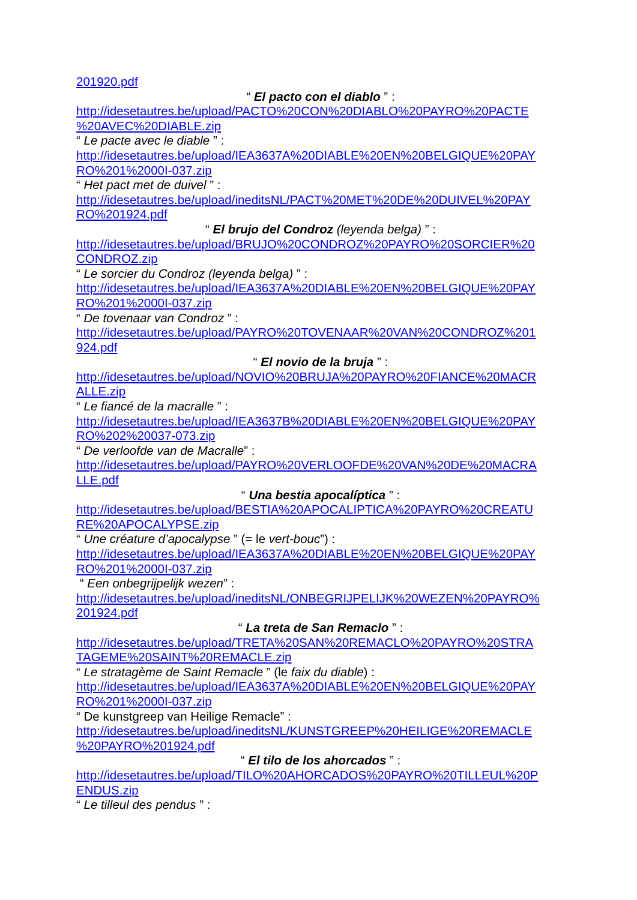201920.pdf
“ El pacto con el diablo ” :
http://idesetautres.be/upload/PACTO%20CON%20DIABLO%20PAYRO%20PACTE
%20AVEC%20DIABLE.zip
“ Le pacte avec le diable ” :
http://idesetautres.be/upload/IEA3637A%20DIABLE%20EN%20BELGIQUE%20PAY
RO%201%2000I-037.zip
“ Het pact met de duivel ” :
http://idesetautres.be/upload/ineditsNL/PACT%20MET%20DE%20DUIVEL%20PAY
RO%201924.pdf
“ El brujo del Condroz (leyenda belga) ” :
http://idesetautres.be/upload/BRUJO%20CONDROZ%20PAYRO%20SORCIER%20
CONDROZ.zip
“ Le sorcier du Condroz (leyenda belga) ” :
http://idesetautres.be/upload/IEA3637A%20DIABLE%20EN%20BELGIQUE%20PAY
RO%201%2000I-037.zip
“ De tovenaar van Condroz ” :
http://idesetautres.be/upload/PAYRO%20TOVENAAR%20VAN%20CONDROZ%201
924.pdf
“ El novio de la bruja ” :
http://idesetautres.be/upload/NOVIO%20BRUJA%20PAYRO%20FIANCE%20MACR
ALLE.zip
“ Le fiancé de la macralle ” :
http://idesetautres.be/upload/IEA3637B%20DIABLE%20EN%20BELGIQUE%20PAY
RO%202%20037-073.zip
“ De verloofde van de Macralle” :
http://idesetautres.be/upload/PAYRO%20VERLOOFDE%20VAN%20DE%20MACRA
LLE.pdf
“ Una bestia apocalíptica ” :
http://idesetautres.be/upload/BESTIA%20APOCALIPTICA%20PAYRO%20CREATU
RE%20APOCALYPSE.zip
“ Une créature d’apocalypse ” (= le vert-bouc”) :
http://idesetautres.be/upload/IEA3637A%20DIABLE%20EN%20BELGIQUE%20PAY
RO%201%2000I-037.zip
“ Een onbegrijpelijk wezen” :
http://idesetautres.be/upload/ineditsNL/ONBEGRIJPELIJK%20WEZEN%20PAYRO%
201924.pdf
“ La treta de San Remaclo ” :
http://idesetautres.be/upload/TRETA%20SAN%20REMACLO%20PAYRO%20STRA
TAGEME%20SAINT%20REMACLE.zip
“ Le stratagème de Saint Remacle ” (le faix du diable) :
http://idesetautres.be/upload/IEA3637A%20DIABLE%20EN%20BELGIQUE%20PAY
RO%201%2000I-037.zip
“ De kunstgreep van Heilige Remacle” :
http://idesetautres.be/upload/ineditsNL/KUNSTGREEP%20HEILIGE%20REMACLE
%20PAYRO%201924.pdf
“ El tilo de los ahorcados ” :
http://idesetautres.be/upload/TILO%20AHORCADOS%20PAYRO%20TILLEUL%20P
ENDUS.zip
“ Le tilleul des pendus ” :